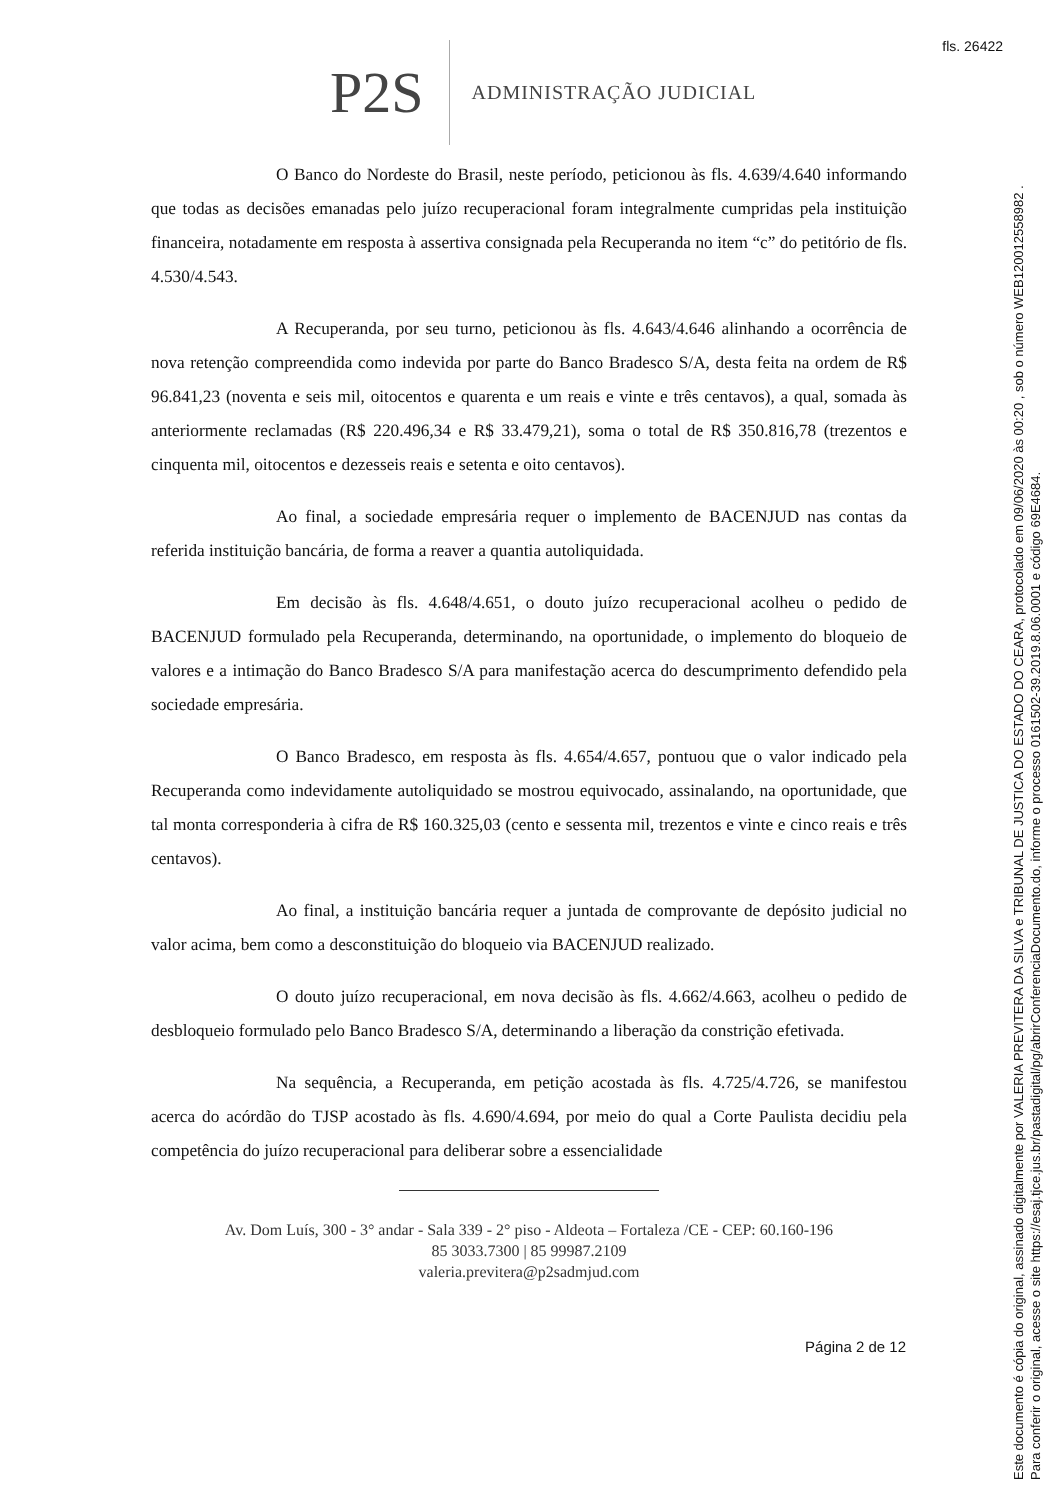fls. 26422
P2S
ADMINISTRAÇÃO JUDICIAL
O Banco do Nordeste do Brasil, neste período, peticionou às fls. 4.639/4.640 informando que todas as decisões emanadas pelo juízo recuperacional foram integralmente cumpridas pela instituição financeira, notadamente em resposta à assertiva consignada pela Recuperanda no item “c” do petitório de fls. 4.530/4.543.
A Recuperanda, por seu turno, peticionou às fls. 4.643/4.646 alinhando a ocorrência de nova retenção compreendida como indevida por parte do Banco Bradesco S/A, desta feita na ordem de R$ 96.841,23 (noventa e seis mil, oitocentos e quarenta e um reais e vinte e três centavos), a qual, somada às anteriormente reclamadas (R$ 220.496,34 e R$ 33.479,21), soma o total de R$ 350.816,78 (trezentos e cinquenta mil, oitocentos e dezesseis reais e setenta e oito centavos).
Ao final, a sociedade empresária requer o implemento de BACENJUD nas contas da referida instituição bancária, de forma a reaver a quantia autoliquidada.
Em decisão às fls. 4.648/4.651, o douto juízo recuperacional acolheu o pedido de BACENJUD formulado pela Recuperanda, determinando, na oportunidade, o implemento do bloqueio de valores e a intimação do Banco Bradesco S/A para manifestação acerca do descumprimento defendido pela sociedade empresária.
O Banco Bradesco, em resposta às fls. 4.654/4.657, pontuou que o valor indicado pela Recuperanda como indevidamente autoliquidado se mostrou equivocado, assinalando, na oportunidade, que tal monta corresponderia à cifra de R$ 160.325,03 (cento e sessenta mil, trezentos e vinte e cinco reais e três centavos).
Ao final, a instituição bancária requer a juntada de comprovante de depósito judicial no valor acima, bem como a desconstituição do bloqueio via BACENJUD realizado.
O douto juízo recuperacional, em nova decisão às fls. 4.662/4.663, acolheu o pedido de desbloqueio formulado pelo Banco Bradesco S/A, determinando a liberação da constrição efetivada.
Na sequência, a Recuperanda, em petição acostada às fls. 4.725/4.726, se manifestou acerca do acórdão do TJSP acostado às fls. 4.690/4.694, por meio do qual a Corte Paulista decidiu pela competência do juízo recuperacional para deliberar sobre a essencialidade
Av. Dom Luís, 300 - 3° andar - Sala 339 - 2° piso - Aldeota – Fortaleza /CE - CEP: 60.160-196
85 3033.7300 | 85 99987.2109
valeria.previtera@p2sadmjud.com
Página 2 de 12
Este documento é cópia do original, assinado digitalmente por VALERIA PREVITERA DA SILVA e TRIBUNAL DE JUSTICA DO ESTADO DO CEARA, protocolado em 09/06/2020 às 00:20 , sob o número WEB120012558982 .
Para conferir o original, acesse o site https://esaj.tjce.jus.br/pastadigital/pg/abrirConferenciaDocumento.do, informe o processo 0161502-39.2019.8.06.0001 e código 69E4684.